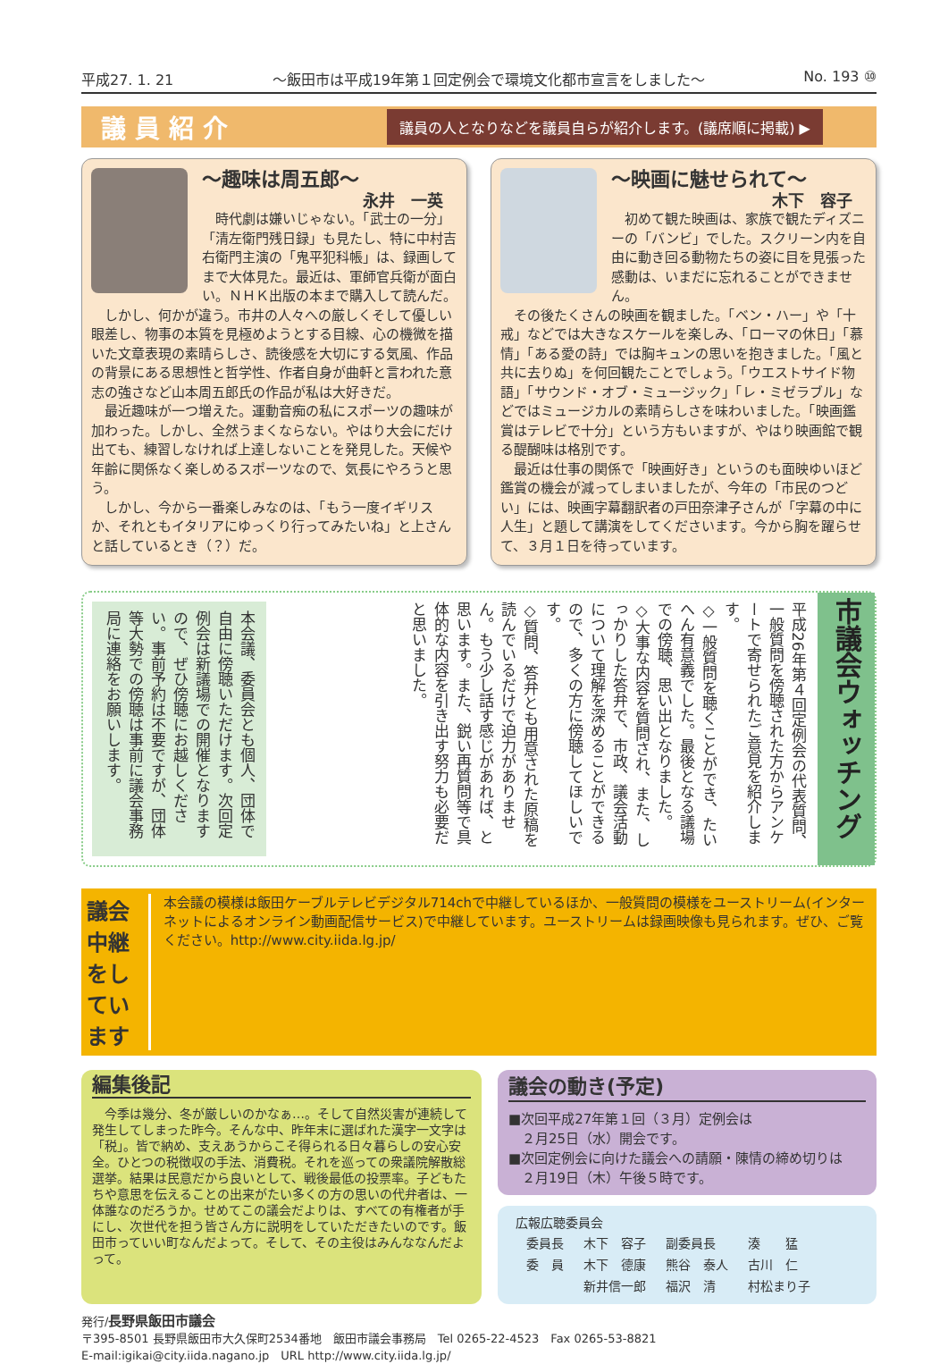平成27. 1. 21 ～飯田市は平成19年第１回定例会で環境文化都市宣言をしました～ No. 193 ⑩
議員紹介
議員の人となりなどを議員自らが紹介します。(議席順に掲載) ▶
～趣味は周五郎～
永井　一英
時代劇は嫌いじゃない。「武士の一分」「清左衛門残日録」も見たし、特に中村吉右衛門主演の「鬼平犯科帳」は、録画してまで大体見た。最近は、軍師官兵衛が面白い。ＮＨＫ出版の本まで購入して読んだ。
しかし、何かが違う。市井の人々への厳しくそして優しい眼差し、物事の本質を見極めようとする目線、心の機微を描いた文章表現の素晴らしさ、読後感を大切にする気風、作品の背景にある思想性と哲学性、作者自身が曲軒と言われた意志の強さなど山本周五郎氏の作品が私は大好きだ。
最近趣味が一つ増えた。運動音痴の私にスポーツの趣味が加わった。しかし、全然うまくならない。やはり大会にだけ出ても、練習しなければ上達しないことを発見した。天候や年齢に関係なく楽しめるスポーツなので、気長にやろうと思う。
しかし、今から一番楽しみなのは、「もう一度イギリスか、それともイタリアにゆっくり行ってみたいね」と上さんと話しているとき（？）だ。
～映画に魅せられて～
木下　容子
初めて観た映画は、家族で観たディズニーの「バンビ」でした。スクリーン内を自由に動き回る動物たちの姿に目を見張った感動は、いまだに忘れることができません。
その後たくさんの映画を観ました。「ベン・ハー」や「十戒」などでは大きなスケールを楽しみ、「ローマの休日」「慕情」「ある愛の詩」では胸キュンの思いを抱きました。「風と共に去りぬ」を何回観たことでしょう。「ウエストサイド物語」「サウンド・オブ・ミュージック」「レ・ミゼラブル」などではミュージカルの素晴らしさを味わいました。「映画鑑賞はテレビで十分」という方もいますが、やはり映画館で観る醍醐味は格別です。
最近は仕事の関係で「映画好き」というのも面映ゆいほど鑑賞の機会が減ってしまいましたが、今年の「市民のつどい」には、映画字幕翻訳者の戸田奈津子さんが「字幕の中に人生」と題して講演をしてくださいます。今から胸を躍らせて、３月１日を待っています。
市議会ウォッチング
平成26年第４回定例会の代表質問、一般質問を傍聴された方からアンケートで寄せられたご意見を紹介します。
◇一般質問を聴くことができ、たいへん有意義でした。最後となる議場での傍聴、思い出となりました。
◇大事な内容を質問され、また、しっかりした答弁で、市政、議会活動について理解を深めることができるので、多くの方に傍聴してほしいです。
◇質問、答弁とも用意された原稿を読んでいるだけで迫力がありません。もう少し話す感じがあれば、と思います。また、鋭い再質問等で具体的な内容を引き出す努力も必要だと思いました。
本会議、委員会とも個人、団体で自由に傍聴いただけます。次回定例会は新議場での開催となりますので、ぜひ傍聴にお越しください。事前予約は不要ですが、団体等大勢での傍聴は事前に議会事務局に連絡をお願いします。
議会中継をしています
本会議の模様は飯田ケーブルテレビデジタル714chで中継しているほか、一般質問の模様をユーストリーム(インターネットによるオンライン動画配信サービス)で中継しています。ユーストリームは録画映像も見られます。ぜひ、ご覧ください。http://www.city.iida.lg.jp/
編集後記
　今季は幾分、冬が厳しいのかなぁ…。そして自然災害が連続して発生してしまった昨今。そんな中、昨年末に選ばれた漢字一文字は「税」。皆で納め、支えあうからこそ得られる日々暮らしの安心安全。ひとつの税徴収の手法、消費税。それを巡っての衆議院解散総選挙。結果は民意だから良いとして、戦後最低の投票率。子どもたちや意思を伝えることの出来がたい多くの方の思いの代弁者は、一体誰なのだろうか。せめてこの議会だよりは、すべての有権者が手にし、次世代を担う皆さん方に説明をしていただきたいのです。飯田市っていい町なんだよって。そして、その主役はみんななんだよって。
議会の動き(予定)
■次回平成27年第１回（３月）定例会は
　２月25日（水）開会です。
■次回定例会に向けた議会への請願・陳情の締め切りは
　２月19日（木）午後５時です。
広報広聴委員会
| 委員長 | 木下 容子 | 副委員長 | 湊 猛 | |
| 委 員 | 木下 德康 | 熊谷 泰人 | 古川 仁 | |
| | 新井信一郎 | 福沢 清 | 村松まり子 | |
発行/長野県飯田市議会
〒395-8501 長野県飯田市大久保町2534番地　飯田市議会事務局　Tel 0265-22-4523　Fax 0265-53-8821
E-mail:igikai@city.iida.nagano.jp　URL http://www.city.iida.lg.jp/